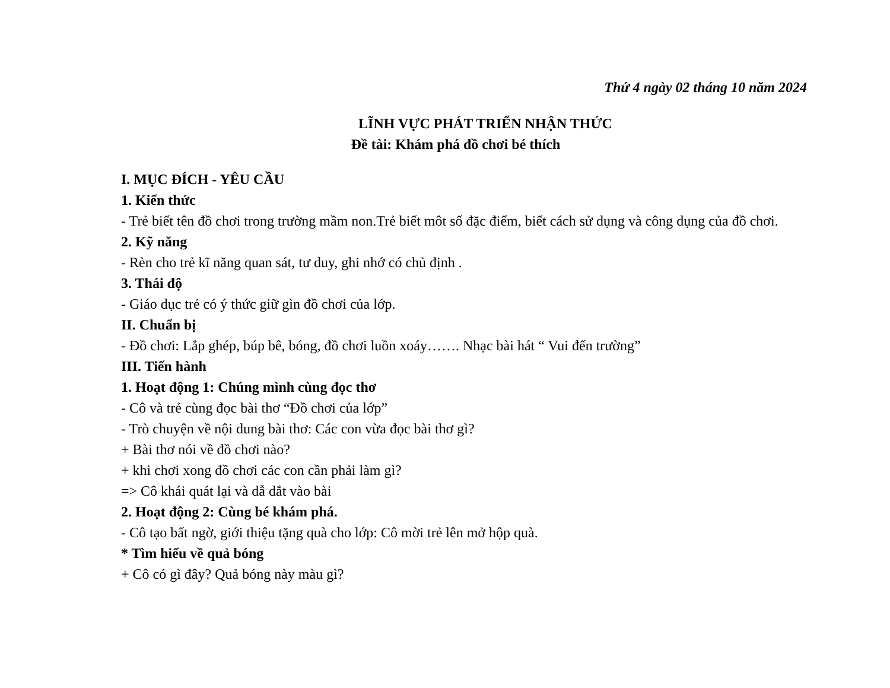Thứ 4 ngày 02 tháng 10 năm 2024
LĨNH VỰC PHÁT TRIỂN NHẬN THỨC
Đề tài: Khám phá đồ chơi bé thích
I. MỤC ĐÍCH - YÊU CẦU
1. Kiến thức
- Trẻ biết tên đồ chơi trong trường mầm non.Trẻ biết môt số đặc điểm, biết cách sử dụng và công dụng của đồ chơi.
2. Kỹ năng
- Rèn cho trẻ kĩ năng quan sát, tư duy, ghi nhớ có chủ định .
3. Thái độ
- Giáo dục trẻ có ý thức giữ gìn đồ chơi của lớp.
II. Chuẩn bị
- Đồ chơi: Lắp ghép, búp bê, bóng, đồ chơi luồn xoáy……. Nhạc bài hát “ Vui đến trường”
III. Tiến hành
1. Hoạt động 1: Chúng mình cùng đọc thơ
- Cô và trẻ cùng đọc bài thơ “Đồ chơi của lớp”
- Trò chuyện về nội dung bài thơ: Các con vừa đọc bài thơ gì?
+ Bài thơ nói về đồ chơi nào?
+ khi chơi xong đồ chơi các con cần phải làm gì?
=> Cô khái quát lại và dẫ dắt vào bài
2. Hoạt động 2: Cùng bé khám phá.
- Cô tạo bất ngờ, giới thiệu tặng quà cho lớp: Cô mời trẻ lên mở hộp quà.
* Tìm hiểu về quả bóng
+ Cô có gì đây? Quả bóng này màu gì?